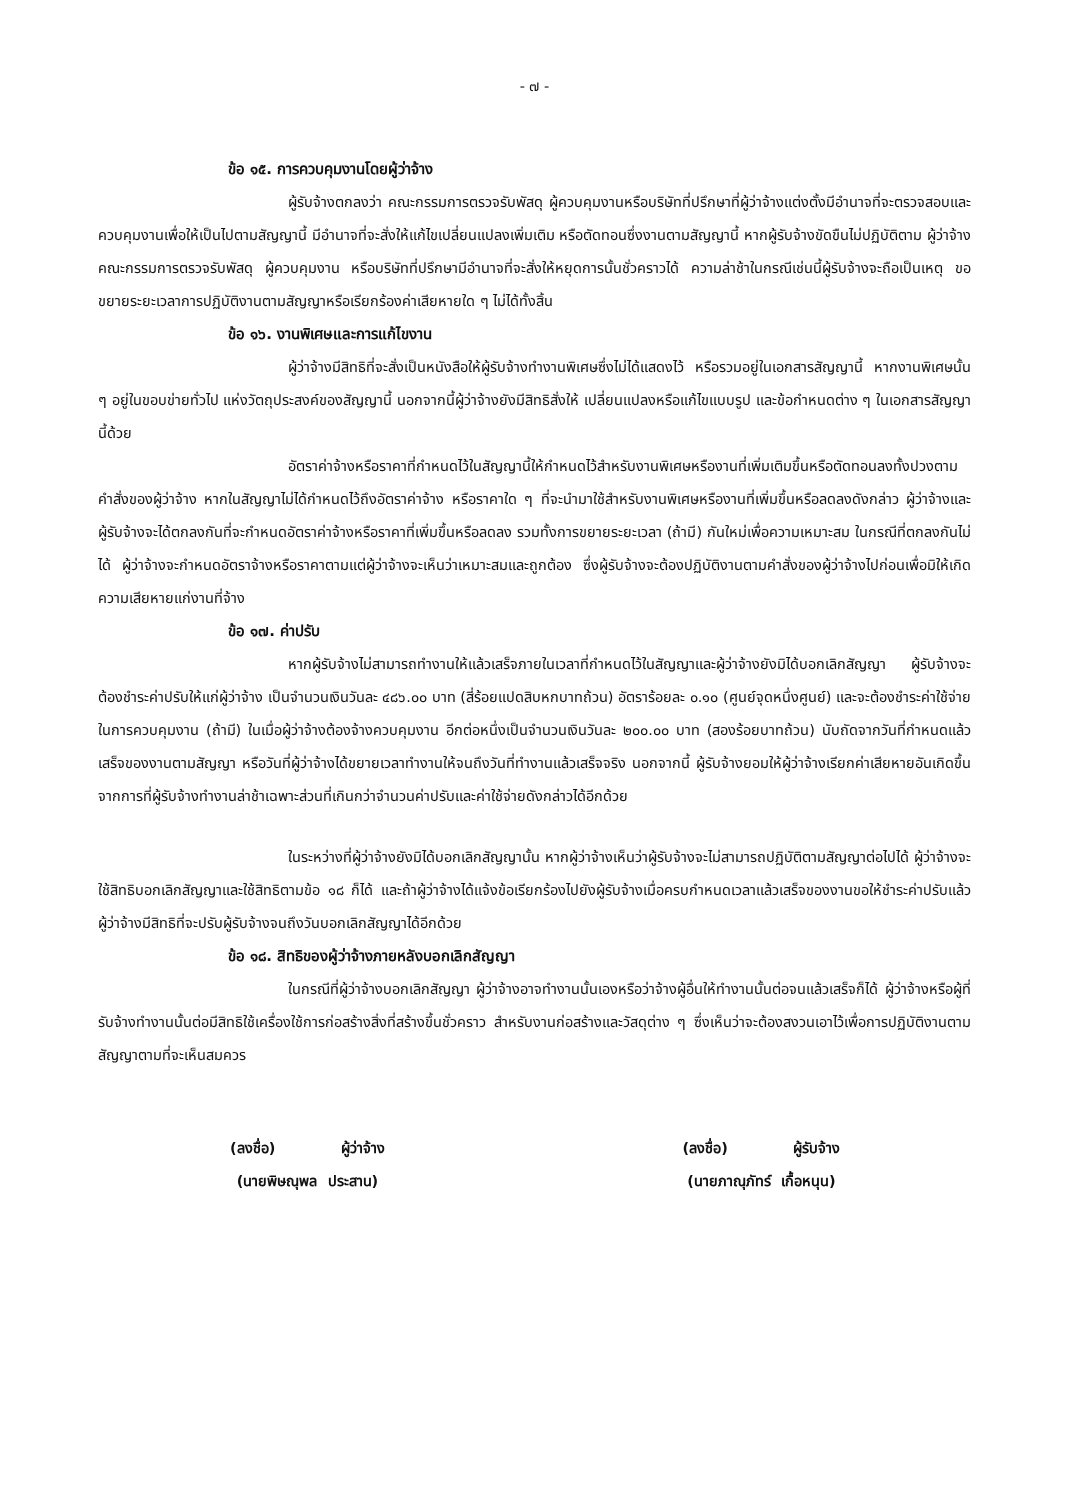- ๗ -
ข้อ ๑๕. การควบคุมงานโดยผู้ว่าจ้าง
ผู้รับจ้างตกลงว่า คณะกรรมการตรวจรับพัสดุ ผู้ควบคุมงานหรือบริษัทที่ปรึกษาที่ผู้ว่าจ้างแต่งตั้งมีอำนาจที่จะตรวจสอบและควบคุมงานเพื่อให้เป็นไปตามสัญญานี้ มีอำนาจที่จะสั่งให้แก้ไขเปลี่ยนแปลงเพิ่มเติม หรือตัดทอนซึ่งงานตามสัญญานี้ หากผู้รับจ้างขัดขืนไม่ปฏิบัติตาม ผู้ว่าจ้าง คณะกรรมการตรวจรับพัสดุ ผู้ควบคุมงาน หรือบริษัทที่ปรึกษามีอำนาจที่จะสั่งให้หยุดการนั้นชั่วคราวได้ ความล่าช้าในกรณีเช่นนี้ผู้รับจ้างจะถือเป็นเหตุ ขอขยายระยะเวลาการปฏิบัติงานตามสัญญาหรือเรียกร้องค่าเสียหายใด ๆ ไม่ได้ทั้งสิ้น
ข้อ ๑๖. งานพิเศษและการแก้ไขงาน
ผู้ว่าจ้างมีสิทธิที่จะสั่งเป็นหนังสือให้ผู้รับจ้างทำงานพิเศษซึ่งไม่ได้แสดงไว้ หรือรวมอยู่ในเอกสารสัญญานี้ หากงานพิเศษนั้น ๆ อยู่ในขอบข่ายทั่วไป แห่งวัตถุประสงค์ของสัญญานี้ นอกจากนี้ผู้ว่าจ้างยังมีสิทธิสั่งให้ เปลี่ยนแปลงหรือแก้ไขแบบรูป และข้อกำหนดต่าง ๆ ในเอกสารสัญญานี้ด้วย
อัตราค่าจ้างหรือราคาที่กำหนดไว้ในสัญญานี้ให้กำหนดไว้สำหรับงานพิเศษหรืองานที่เพิ่มเติมขึ้นหรือตัดทอนลงทั้งปวงตามคำสั่งของผู้ว่าจ้าง หากในสัญญาไม่ได้กำหนดไว้ถึงอัตราค่าจ้าง หรือราคาใด ๆ ที่จะนำมาใช้สำหรับงานพิเศษหรืองานที่เพิ่มขึ้นหรือลดลงดังกล่าว ผู้ว่าจ้างและผู้รับจ้างจะได้ตกลงกันที่จะกำหนดอัตราค่าจ้างหรือราคาที่เพิ่มขึ้นหรือลดลง รวมทั้งการขยายระยะเวลา (ถ้ามี) กันใหม่เพื่อความเหมาะสม ในกรณีที่ตกลงกันไม่ได้ ผู้ว่าจ้างจะกำหนดอัตราจ้างหรือราคาตามแต่ผู้ว่าจ้างจะเห็นว่าเหมาะสมและถูกต้อง ซึ่งผู้รับจ้างจะต้องปฏิบัติงานตามคำสั่งของผู้ว่าจ้างไปก่อนเพื่อมิให้เกิดความเสียหายแก่งานที่จ้าง
ข้อ ๑๗. ค่าปรับ
หากผู้รับจ้างไม่สามารถทำงานให้แล้วเสร็จภายในเวลาที่กำหนดไว้ในสัญญาและผู้ว่าจ้างยังมิได้บอกเลิกสัญญา ผู้รับจ้างจะต้องชำระค่าปรับให้แก่ผู้ว่าจ้าง เป็นจำนวนเงินวันละ ๔๘๖.๐๐ บาท (สี่ร้อยแปดสิบหกบาทถ้วน) อัตราร้อยละ ๐.๑๐ (ศูนย์จุดหนึ่งศูนย์) และจะต้องชำระค่าใช้จ่ายในการควบคุมงาน (ถ้ามี) ในเมื่อผู้ว่าจ้างต้องจ้างควบคุมงาน อีกต่อหนึ่งเป็นจำนวนเงินวันละ ๒๐๐.๐๐ บาท (สองร้อยบาทถ้วน) นับถัดจากวันที่กำหนดแล้วเสร็จของงานตามสัญญา หรือวันที่ผู้ว่าจ้างได้ขยายเวลาทำงานให้จนถึงวันที่ทำงานแล้วเสร็จจริง นอกจากนี้ ผู้รับจ้างยอมให้ผู้ว่าจ้างเรียกค่าเสียหายอันเกิดขึ้นจากการที่ผู้รับจ้างทำงานล่าช้าเฉพาะส่วนที่เกินกว่าจำนวนค่าปรับและค่าใช้จ่ายดังกล่าวได้อีกด้วย
ในระหว่างที่ผู้ว่าจ้างยังมิได้บอกเลิกสัญญานั้น หากผู้ว่าจ้างเห็นว่าผู้รับจ้างจะไม่สามารถปฏิบัติตามสัญญาต่อไปได้ ผู้ว่าจ้างจะใช้สิทธิบอกเลิกสัญญาและใช้สิทธิตามข้อ ๑๘ ก็ได้ และถ้าผู้ว่าจ้างได้แจ้งข้อเรียกร้องไปยังผู้รับจ้างเมื่อครบกำหนดเวลาแล้วเสร็จของงานขอให้ชำระค่าปรับแล้ว ผู้ว่าจ้างมีสิทธิที่จะปรับผู้รับจ้างจนถึงวันบอกเลิกสัญญาได้อีกด้วย
ข้อ ๑๘. สิทธิของผู้ว่าจ้างภายหลังบอกเลิกสัญญา
ในกรณีที่ผู้ว่าจ้างบอกเลิกสัญญา ผู้ว่าจ้างอาจทำงานนั้นเองหรือว่าจ้างผู้อื่นให้ทำงานนั้นต่อจนแล้วเสร็จก็ได้ ผู้ว่าจ้างหรือผู้ที่รับจ้างทำงานนั้นต่อมีสิทธิใช้เครื่องใช้การก่อสร้างสิ่งที่สร้างขึ้นชั่วคราว สำหรับงานก่อสร้างและวัสดุต่าง ๆ ซึ่งเห็นว่าจะต้องสงวนเอาไว้เพื่อการปฏิบัติงานตามสัญญาตามที่จะเห็นสมควร
(ลงชื่อ) ผู้ว่าจ้าง
(นายพิษณุพล ประสาน)
(ลงชื่อ) ผู้รับจ้าง
(นายภาณุภัทร์ เกื้อหนุน)